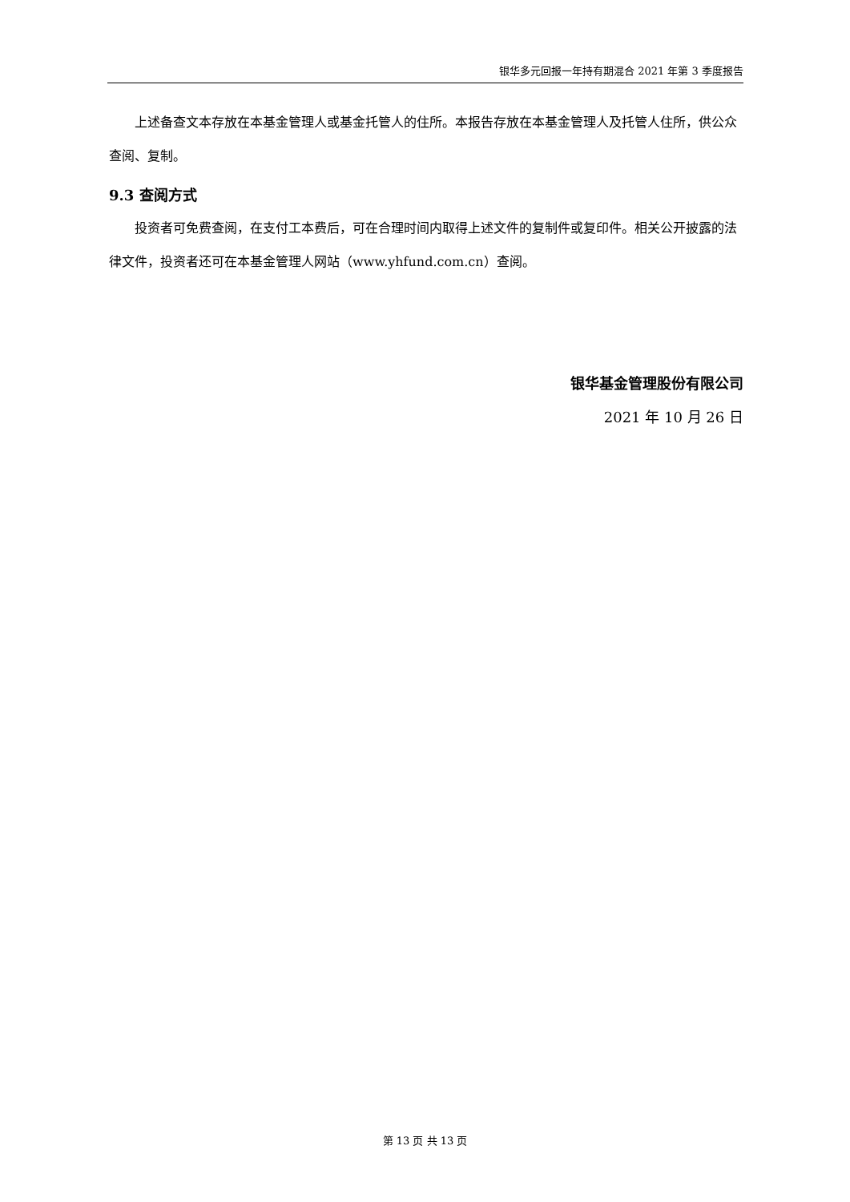银华多元回报一年持有期混合 2021 年第 3 季度报告
上述备查文本存放在本基金管理人或基金托管人的住所。本报告存放在本基金管理人及托管人住所，供公众查阅、复制。
9.3 查阅方式
投资者可免费查阅，在支付工本费后，可在合理时间内取得上述文件的复制件或复印件。相关公开披露的法律文件，投资者还可在本基金管理人网站（www.yhfund.com.cn）查阅。
银华基金管理股份有限公司
2021 年 10 月 26 日
第 13 页 共 13 页